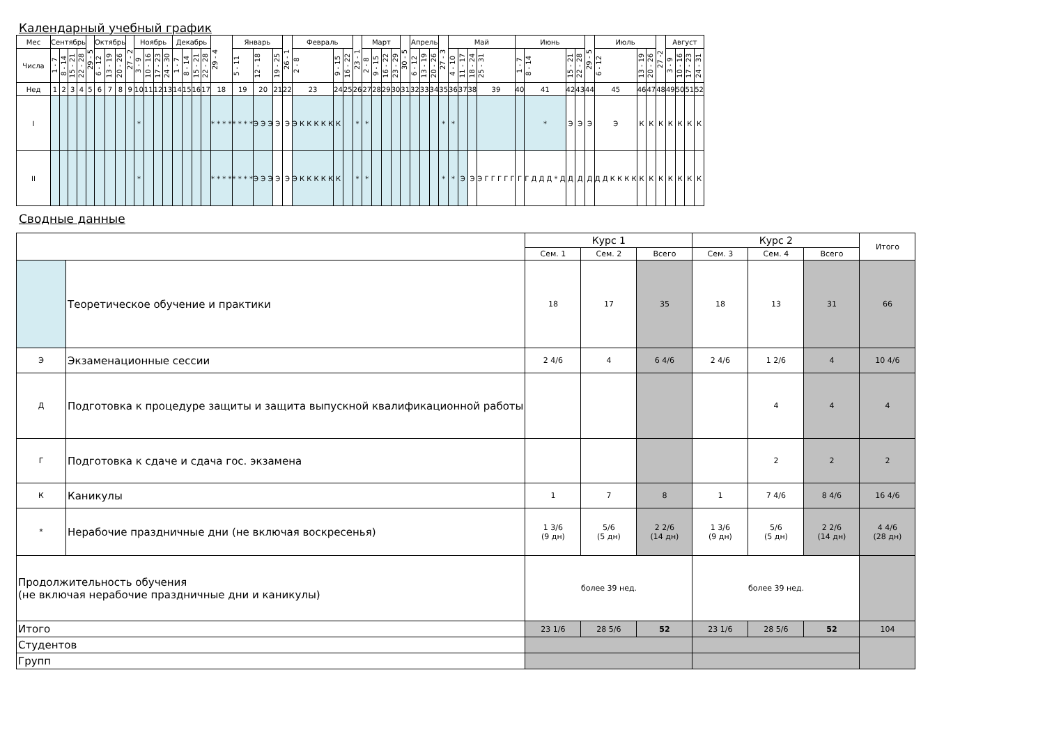Календарный учебный график
| Мес | Сентябрь | | | | 29 - 5 | Октябрь | | | 27 - 2 | Ноябрь | | | | Декабрь | | | | 29 - 4 | Январь | | | 26 - 1 | Февраль | | | 23 - 1 | Март | | | | 30 - 5 | Апрель | | | 27 - 3 | Май | | | | Июнь | | | | 29 - 5 | Июль | | | 27 -2 | Август | | | |
| Числа | 1 - 7 | 8 - 14 | 15 - 21 | 22 - 28 | | 6 - 12 | 13 - 19 | 20 - 26 | | 3 - 9 | 10 - 16 | 17 - 23 | 24 - 30 | 1 - 7 | 8 - 14 | 15 - 21 | 22 - 28 | | 5 - 11 | 12 - 18 | 19 - 25 | | 2 - 8 | 9 - 15 | 16 - 22 | | 2 - 8 | 9 - 15 | 16 - 22 | 23 - 29 | | 6 - 12 | 13 - 19 | 20 - 26 | | 4 - 10 | 11 - 17 | 18 - 24 | 25 - 31 | 1 - 7 | 8 - 14 | 15 - 21 | 22 - 28 | | 6 - 12 | 13 - 19 | 20 - 26 | | 3 - 9 | 10 - 16 | 17 - 23 | 24 - 31 |
| Нед | 1 | 2 | 3 | 4 | 5 | 6 | 7 | 8 | 9 | 10 | 11 | 12 | 13 | 14 | 15 | 16 | 17 | 18 | 19 | 20 | 21 | 22 | 23 | 24 | 25 | 26 | 27 | 28 | 29 | 30 | 31 | 32 | 33 | 34 | 35 | 36 | 37 | 38 | 39 | 40 | 41 | 42 | 43 | 44 | 45 | 46 | 47 | 48 | 49 | 50 | 51 | 52 |
| I | | | | | | | | | | * | | | | | | | | * * * * | * * * * | Э Э Э | Э | Э | Э К К К К К | К | | * | * | | | | | | | | * | * | | | | | * | Э | Э | Э | Э | К | К | К | К | К | К | К |
| II | | | | | | | | | | * | | | | | | | | * * * * | * * * * | Э Э Э | Э | Э | Э К К К К К | К | | * | * | | | | | | | | * | * | Э | Э | Э Г Г Г Г Г | Г | Г Д Д Д * Д | Д | Д | Д | Д Д К К К К | К | К | К | К | К | К | К |
Сводные данные
| | | Курс 1 | | | Курс 2 | | | Итого |
| | | Сем. 1 | Сем. 2 | Всего | Сем. 3 | Сем. 4 | Всего | |
| | Теоретическое обучение и практики | 18 | 17 | 35 | 18 | 13 | 31 | 66 |
| Э | Экзаменационные сессии | 2 4/6 | 4 | 6 4/6 | 2 4/6 | 1 2/6 | 4 | 10 4/6 |
| Д | Подготовка к процедуре защиты и защита выпускной квалификационной работы | | | | | 4 | 4 | 4 |
| Г | Подготовка к сдаче и сдача гос. экзамена | | | | | 2 | 2 | 2 |
| К | Каникулы | 1 | 7 | 8 | 1 | 7 4/6 | 8 4/6 | 16 4/6 |
| * | Нерабочие праздничные дни (не включая воскресенья) | 1 3/6 (9 дн) | 5/6 (5 дн) | 2 2/6 (14 дн) | 1 3/6 (9 дн) | 5/6 (5 дн) | 2 2/6 (14 дн) | 4 4/6 (28 дн) |
| Продолжительность обучения (не включая нерабочие праздничные дни и каникулы) | | более 39 нед. | | | более 39 нед. | | | |
| Итого | | 23 1/6 | 28 5/6 | 52 | 23 1/6 | 28 5/6 | 52 | 104 |
| Студентов | | | | | | | | |
| Групп | | | | | | | | |